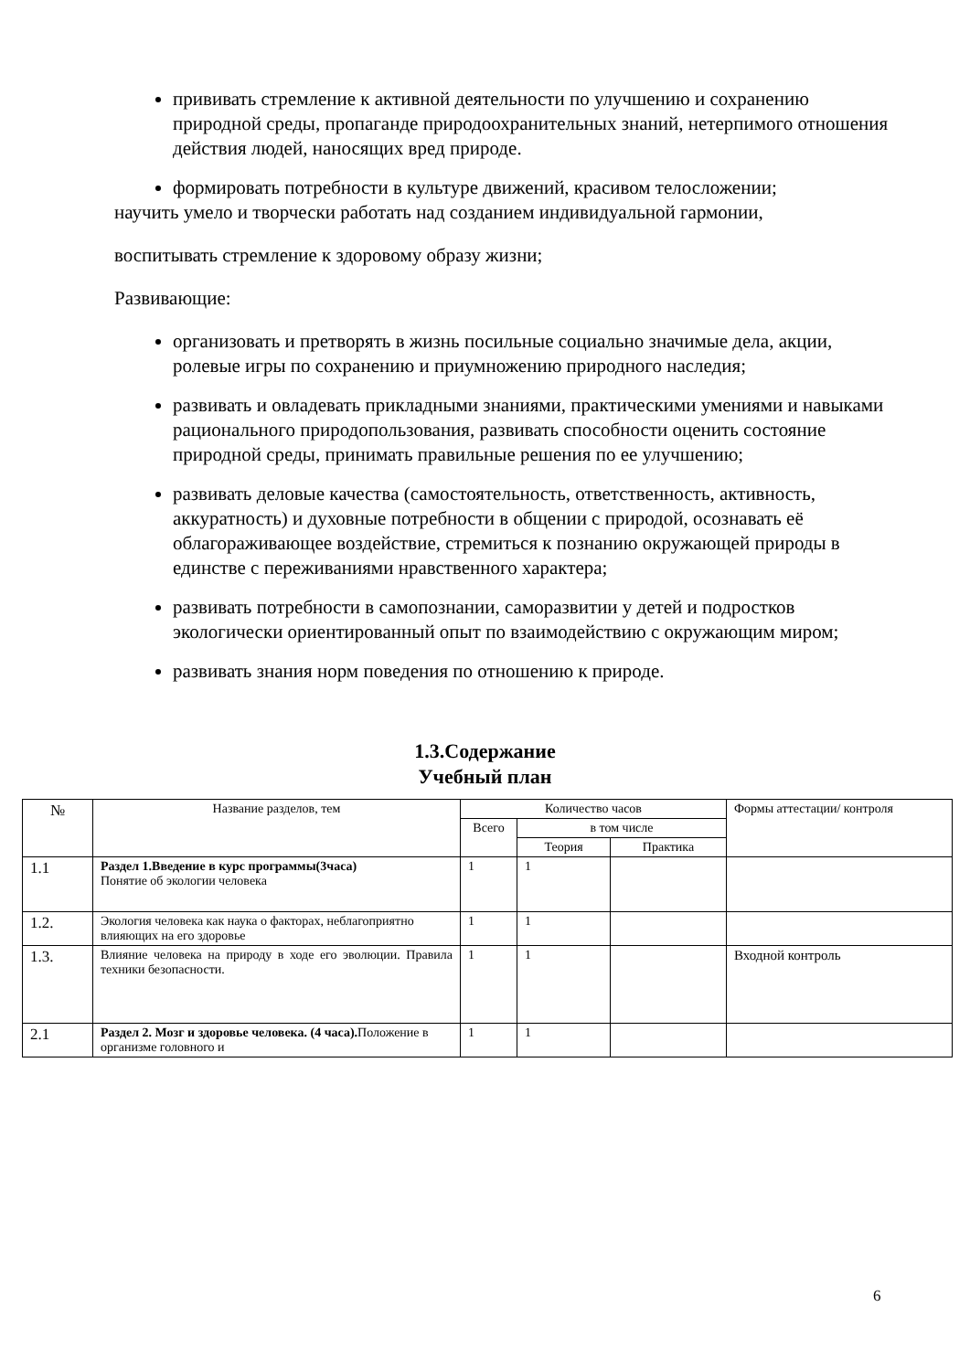прививать стремление к активной деятельности по улучшению и сохранению природной среды, пропаганде природоохранительных знаний, нетерпимого отношения действия людей, наносящих вред природе.
формировать потребности в культуре движений, красивом телосложении;
научить умело и творчески работать над созданием индивидуальной гармонии,
воспитывать стремление к здоровому образу жизни;
Развивающие:
организовать и претворять в жизнь посильные социально значимые дела, акции, ролевые игры по сохранению и приумножению природного наследия;
развивать и овладевать прикладными знаниями, практическими умениями и навыками рационального природопользования, развивать способности оценить состояние природной среды, принимать правильные решения по ее улучшению;
развивать деловые качества (самостоятельность, ответственность, активность, аккуратность) и духовные потребности в общении с природой, осознавать её облагораживающее воздействие, стремиться к познанию окружающей природы в единстве с переживаниями нравственного характера;
развивать потребности в самопознании, саморазвитии у детей и подростков экологически ориентированный опыт по взаимодействию с окружающим миром;
развивать знания норм поведения по отношению к природе.
1.3.Содержание
Учебный план
| № | Название разделов, тем | Количество часов | | | Формы аттестации/ контроля |
| --- | --- | --- | --- | --- | --- |
| | | Всего | в том числе | | |
| | | | Теория | Практика | |
| 1.1 | Раздел 1.Введение в курс программы(3часа) Понятие об экологии человека | 1 | 1 | | |
| 1.2. | Экология человека как наука о факторах, неблагоприятно влияющих на его здоровье | 1 | 1 | | |
| 1.3. | Влияние человека на природу в ходе его эволюции. Правила техники безопасности. | 1 | 1 | | Входной контроль |
| 2.1 | Раздел 2. Мозг и здоровье человека. (4 часа). Положение в организме головного и | 1 | 1 | | |
6